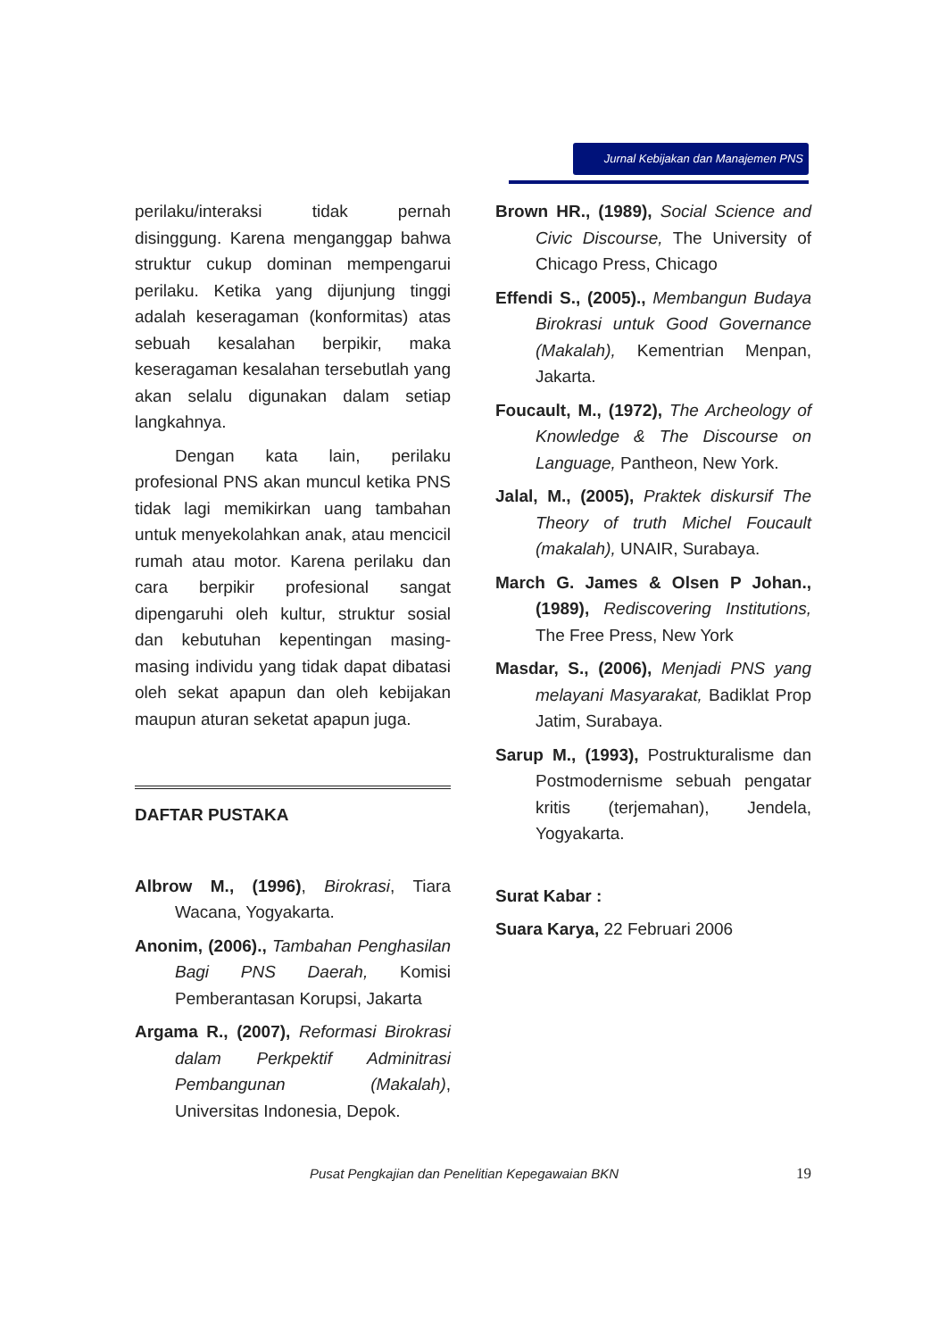Jurnal Kebijakan dan Manajemen PNS
perilaku/interaksi tidak pernah disinggung. Karena menganggap bahwa struktur cukup dominan mempengarui perilaku. Ketika yang dijunjung tinggi adalah keseragaman (konformitas) atas sebuah kesalahan berpikir, maka keseragaman kesalahan tersebutlah yang akan selalu digunakan dalam setiap langkahnya.
Dengan kata lain, perilaku profesional PNS akan muncul ketika PNS tidak lagi memikirkan uang tambahan untuk menyekolahkan anak, atau mencicil rumah atau motor. Karena perilaku dan cara berpikir profesional sangat dipengaruhi oleh kultur, struktur sosial dan kebutuhan kepentingan masing-masing individu yang tidak dapat dibatasi oleh sekat apapun dan oleh kebijakan maupun aturan seketat apapun juga.
DAFTAR PUSTAKA
Albrow M., (1996), Birokrasi, Tiara Wacana, Yogyakarta.
Anonim, (2006)., Tambahan Penghasilan Bagi PNS Daerah, Komisi Pemberantasan Korupsi, Jakarta
Argama R., (2007), Reformasi Birokrasi dalam Perkpektif Adminitrasi Pembangunan (Makalah), Universitas Indonesia, Depok.
Brown HR., (1989), Social Science and Civic Discourse, The University of Chicago Press, Chicago
Effendi S., (2005)., Membangun Budaya Birokrasi untuk Good Governance (Makalah), Kementrian Menpan, Jakarta.
Foucault, M., (1972), The Archeology of Knowledge & The Discourse on Language, Pantheon, New York.
Jalal, M., (2005), Praktek diskursif The Theory of truth Michel Foucault (makalah), UNAIR, Surabaya.
March G. James & Olsen P Johan., (1989), Rediscovering Institutions, The Free Press, New York
Masdar, S., (2006), Menjadi PNS yang melayani Masyarakat, Badiklat Prop Jatim, Surabaya.
Sarup M., (1993), Postrukturalisme dan Postmodernisme sebuah pengatar kritis (terjemahan), Jendela, Yogyakarta.
Surat Kabar :
Suara Karya, 22 Februari 2006
Pusat Pengkajian dan Penelitian Kepegawaian BKN 19